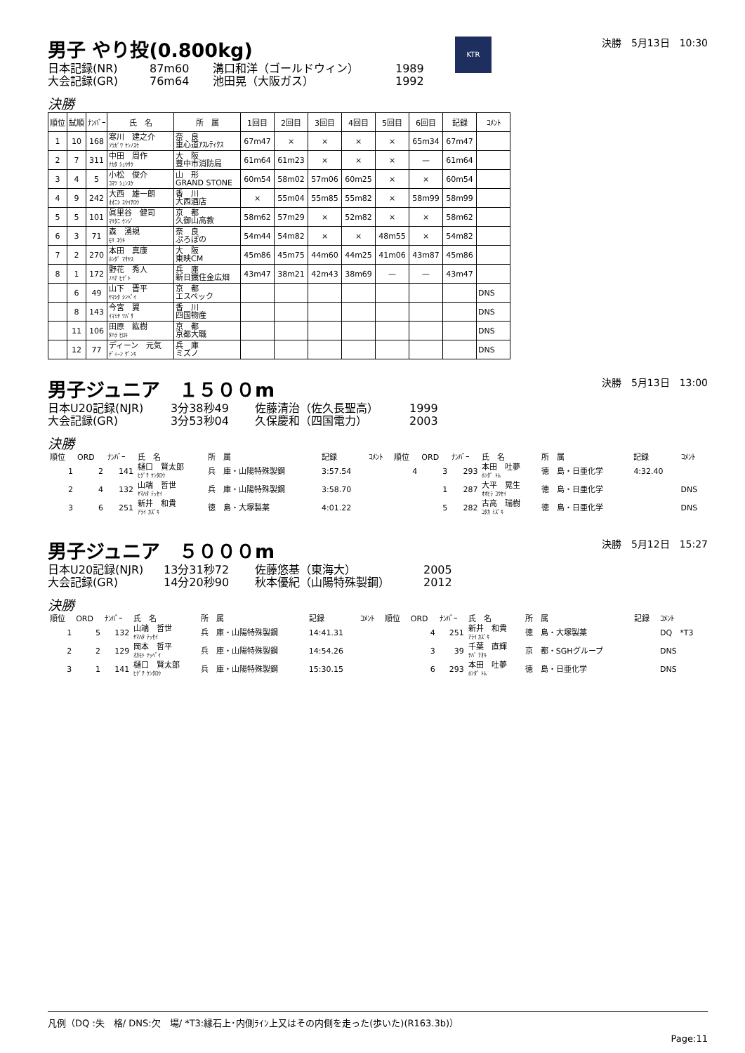男子 やり投(0.800kg)
決勝　5月13日　10:30 KTR
日本記録(NR) 87m60 溝口和洋（ゴールドウィン） 1989
大会記録(GR) 76m64 池田晃（大阪ガス） 1992
決勝
| 順位 | 試順 | ﾅﾝﾊﾞｰ | 氏 名 | 所 属 | 1回目 | 2回目 | 3回目 | 4回目 | 5回目 | 6回目 | 記録 | ｺﾒﾝﾄ |
| --- | --- | --- | --- | --- | --- | --- | --- | --- | --- | --- | --- | --- |
| 1 | 10 | 168 | 寒川 建之介 ｿｳｶﾞﾜ ｹﾝﾉｽｹ | 奈 良 重心道ｱｽﾚﾃｨｸｽ | 67m47 | × | × | × | × | 65m34 | 67m47 | |
| 2 | 7 | 311 | 中田 周作 ﾅｶﾀ ｼｭｳｻｸ | 大 阪 豊中市消防局 | 61m64 | 61m23 | × | × | × | — | 61m64 | |
| 3 | 4 | 5 | 小松 俊介 ｺﾏﾂ ｼｭﾝｽｹ | 山 形 GRAND STONE | 60m54 | 58m02 | 57m06 | 60m25 | × | × | 60m54 | |
| 4 | 9 | 242 | 大西 雄一朗 ｵｵﾆｼ ﾕｳｲﾁﾛｳ | 香 川 大西酒店 | × | 55m04 | 55m85 | 55m82 | × | 58m99 | 58m99 | |
| 5 | 5 | 101 | 眞里谷 健司 ﾏﾘﾀﾆ ｹﾝｼﾞ | 京 都 久御山高教 | 58m62 | 57m29 | × | 52m82 | × | × | 58m62 | |
| 6 | 3 | 71 | 森 湧規 ﾓﾘ ﾕｳｷ | 奈 良 ぷろぼの | 54m44 | 54m82 | × | × | 48m55 | × | 54m82 | |
| 7 | 2 | 270 | 本田 真康 ﾎﾝﾀﾞ ﾏｻﾔｽ | 大 阪 東映CM | 45m86 | 45m75 | 44m60 | 44m25 | 41m06 | 43m87 | 45m86 | |
| 8 | 1 | 172 | 野花 秀人 ﾉﾊﾅ ﾋﾃﾞﾄ | 兵 庫 新日鐵住金広畑 | 43m47 | 38m21 | 42m43 | 38m69 | — | — | 43m47 | |
| | 6 | 49 | 山下 晋平 ﾔﾏｼﾀ ｼﾝﾍﾟｲ | 京 都 エスペック | | | | | | | | DNS |
| | 8 | 143 | 今宮 翼 ｲﾏﾐﾔ ﾂﾊﾞｻ | 香 川 四国物産 | | | | | | | | DNS |
| | 11 | 106 | 田原 紘樹 ﾀﾊﾗ ﾋﾛｷ | 京 都 京都大職 | | | | | | | | DNS |
| | 12 | 77 | ディーン 元気 ﾃﾞｨｰﾝ ｹﾞﾝｷ | 兵 庫 ミズノ | | | | | | | | DNS |
男子ジュニア　１５００m
決勝　5月13日　13:00
日本U20記録(NJR) 3分38秒49 佐藤清治（佐久長聖高） 1999
大会記録(GR) 3分53秒04 久保慶和（四国電力） 2003
決勝
| 順位 | ORD | ﾅﾝﾊﾞｰ | 氏 名 | 所 属 | 記録 | ｺﾒﾝﾄ | 順位 | ORD | ﾅﾝﾊﾞｰ | 氏 名 | 所 属 | 記録 | ｺﾒﾝﾄ |
| --- | --- | --- | --- | --- | --- | --- | --- | --- | --- | --- | --- | --- | --- |
| 1 | 2 | 141 | 樋口 賢太郎 ﾋｸﾞﾁ ｹﾝﾀﾛｳ | 兵 庫・山陽特殊製鋼 | 3:57.54 | | 4 | 3 | 293 | 本田 吐夢 ﾎﾝﾀﾞ ﾄﾑ | 徳 島・日亜化学 | 4:32.40 | |
| 2 | 4 | 132 | 山端 哲世 ﾔﾏﾊﾀ ﾃｯｾｲ | 兵 庫・山陽特殊製鋼 | 3:58.70 | | | 1 | 287 | 大平 晃生 ｵｵﾋﾗ ｺｳｾｲ | 徳 島・日亜化学 | | DNS |
| 3 | 6 | 251 | 新井 和貴 ｱﾗｲ ｶｽﾞｷ | 徳 島・大塚製薬 | 4:01.22 | | | 5 | 282 | 古高 瑞樹 ｺﾀｶ ﾐｽﾞｷ | 徳 島・日亜化学 | | DNS |
男子ジュニア　５０００m
決勝　5月12日　15:27
日本U20記録(NJR) 13分31秒72 佐藤悠基（東海大） 2005
大会記録(GR) 14分20秒90 秋本優紀（山陽特殊製鋼） 2012
決勝
| 順位 | ORD | ﾅﾝﾊﾞｰ | 氏 名 | 所 属 | 記録 | ｺﾒﾝﾄ | 順位 | ORD | ﾅﾝﾊﾞｰ | 氏 名 | 所 属 | 記録 | ｺﾒﾝﾄ |
| --- | --- | --- | --- | --- | --- | --- | --- | --- | --- | --- | --- | --- | --- |
| 1 | 5 | 132 | 山端 哲世 ﾔﾏﾊﾀ ﾃｯｾｲ | 兵 庫・山陽特殊製鋼 | 14:41.31 | | | 4 | 251 | 新井 和貴 ｱﾗｲ ｶｽﾞｷ | 徳 島・大塚製薬 | | DQ *T3 |
| 2 | 2 | 129 | 岡本 哲平 ｵｶﾓﾄ ﾃｯﾍﾟｲ | 兵 庫・山陽特殊製鋼 | 14:54.26 | | | 3 | 39 | 千葉 直輝 ﾁﾊﾞ ﾅｵｷ | 京 都・SGHグループ | | DNS |
| 3 | 1 | 141 | 樋口 賢太郎 ﾋｸﾞﾁ ｹﾝﾀﾛｳ | 兵 庫・山陽特殊製鋼 | 15:30.15 | | | 6 | 293 | 本田 吐夢 ﾎﾝﾀﾞ ﾄﾑ | 徳 島・日亜化学 | | DNS |
凡例（DQ :失　格/ DNS:欠　場/ *T3:縁石上･内側ﾗｲﾝ上又はその内側を走った(歩いた)(R163.3b)）
Page:11